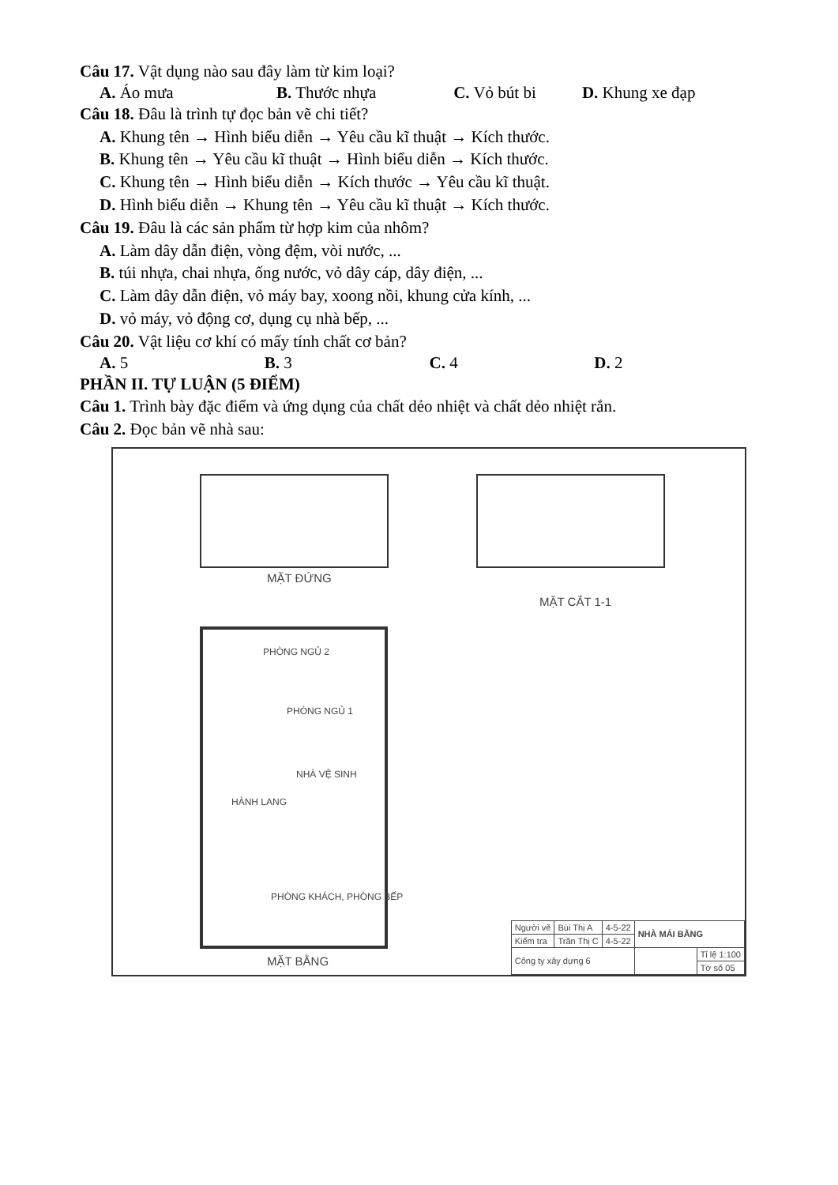Câu 17. Vật dụng nào sau đây làm từ kim loại?
A. Áo mưa B. Thước nhựa C. Vỏ bút bi D. Khung xe đạp
Câu 18. Đâu là trình tự đọc bản vẽ chi tiết?
A. Khung tên → Hình biểu diễn → Yêu cầu kĩ thuật → Kích thước.
B. Khung tên → Yêu cầu kĩ thuật → Hình biểu diễn → Kích thước.
C. Khung tên → Hình biểu diễn → Kích thước → Yêu cầu kĩ thuật.
D. Hình biểu diễn → Khung tên → Yêu cầu kĩ thuật → Kích thước.
Câu 19. Đâu là các sản phẩm từ hợp kim của nhôm?
A. Làm dây dẫn điện, vòng đệm, vòi nước, ...
B. túi nhựa, chai nhựa, ống nước, vỏ dây cáp, dây điện, ...
C. Làm dây dẫn điện, vỏ máy bay, xoong nồi, khung cửa kính, ...
D. vỏ máy, vỏ động cơ, dụng cụ nhà bếp, ...
Câu 20. Vật liệu cơ khí có mấy tính chất cơ bản?
A. 5 B. 3 C. 4 D. 2
PHẦN II. TỰ LUẬN (5 ĐIỂM)
Câu 1. Trình bày đặc điểm và ứng dụng của chất dẻo nhiệt và chất dẻo nhiệt rắn.
Câu 2. Đọc bản vẽ nhà sau:
MẶT ĐỨNG
MẶT CẮT 1-1
MẶT BẰNG
PHÒNG NGỦ 2
PHÒNG NGỦ 1
NHÀ VỆ SINH
HÀNH LANG
PHÒNG KHÁCH, PHÒNG BẾP
| Người vẽ | Bùi Thị A | 4-5-22 | NHÀ MÁI BẰNG | |
| Kiểm tra | Trần Thị C | 4-5-22 | | |
| Công ty xây dựng 6 | | | | Tỉ lệ 1:100 |
| | | | | Tờ số 05 |